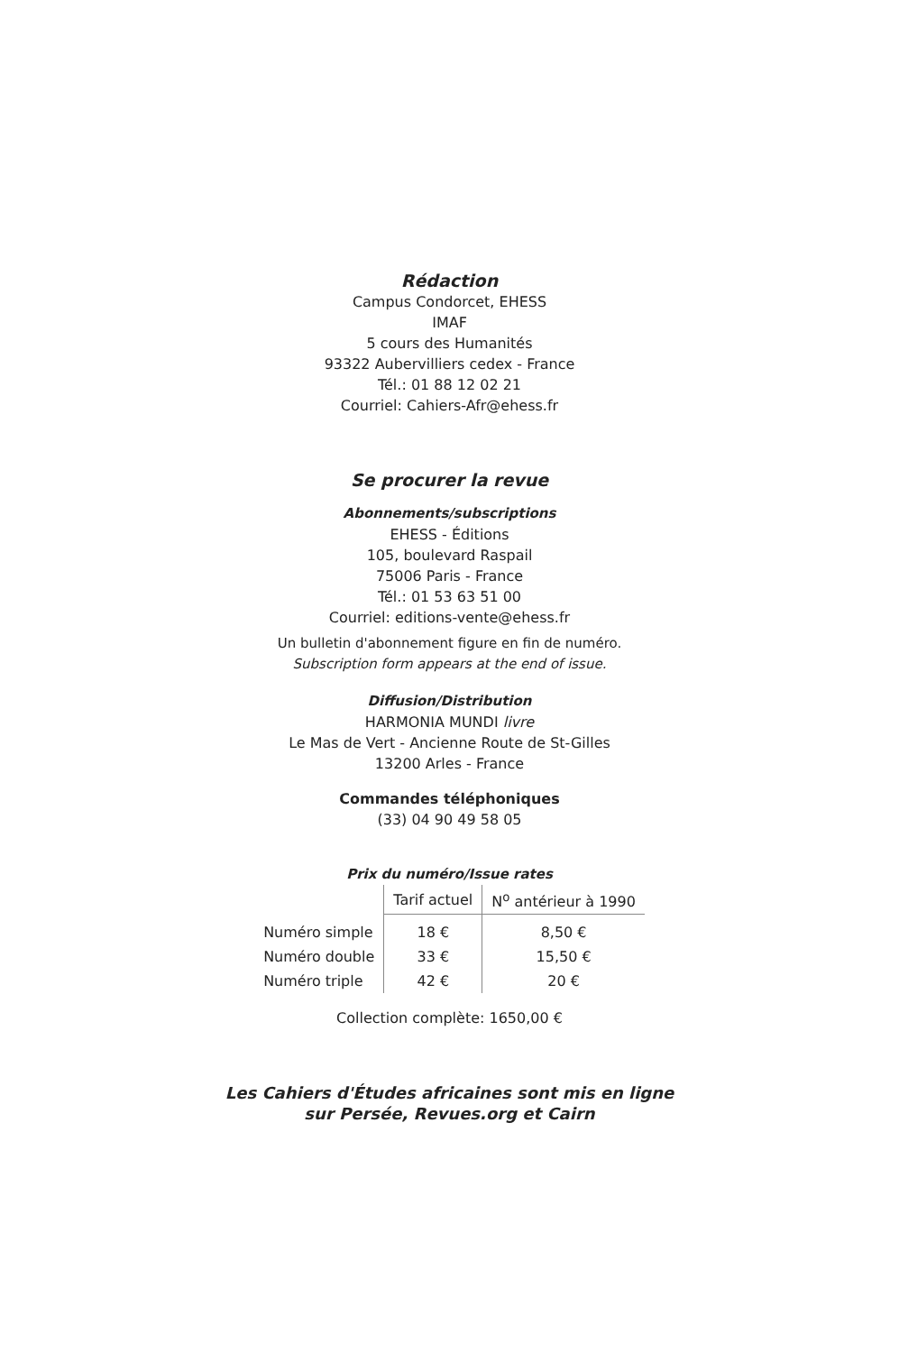Rédaction
Campus Condorcet, EHESS
IMAF
5 cours des Humanités
93322 Aubervilliers cedex - France
Tél.: 01 88 12 02 21
Courriel: Cahiers-Afr@ehess.fr
Se procurer la revue
Abonnements/subscriptions
EHESS - Éditions
105, boulevard Raspail
75006 Paris - France
Tél.: 01 53 63 51 00
Courriel: editions-vente@ehess.fr
Un bulletin d'abonnement figure en fin de numéro.
Subscription form appears at the end of issue.
Diffusion/Distribution
HARMONIA MUNDI livre
Le Mas de Vert - Ancienne Route de St-Gilles
13200 Arles - France
Commandes téléphoniques
(33) 04 90 49 58 05
Prix du numéro/Issue rates
| | Tarif actuel | N<sup>o</sup> antérieur à 1990 |
| --- | --- | --- |
| Numéro simple | 18 € | 8,50 € |
| Numéro double | 33 € | 15,50 € |
| Numéro triple | 42 € | 20 € |
Collection complète: 1650,00 €
Les Cahiers d'Études africaines sont mis en ligne
sur Persée, Revues.org et Cairn